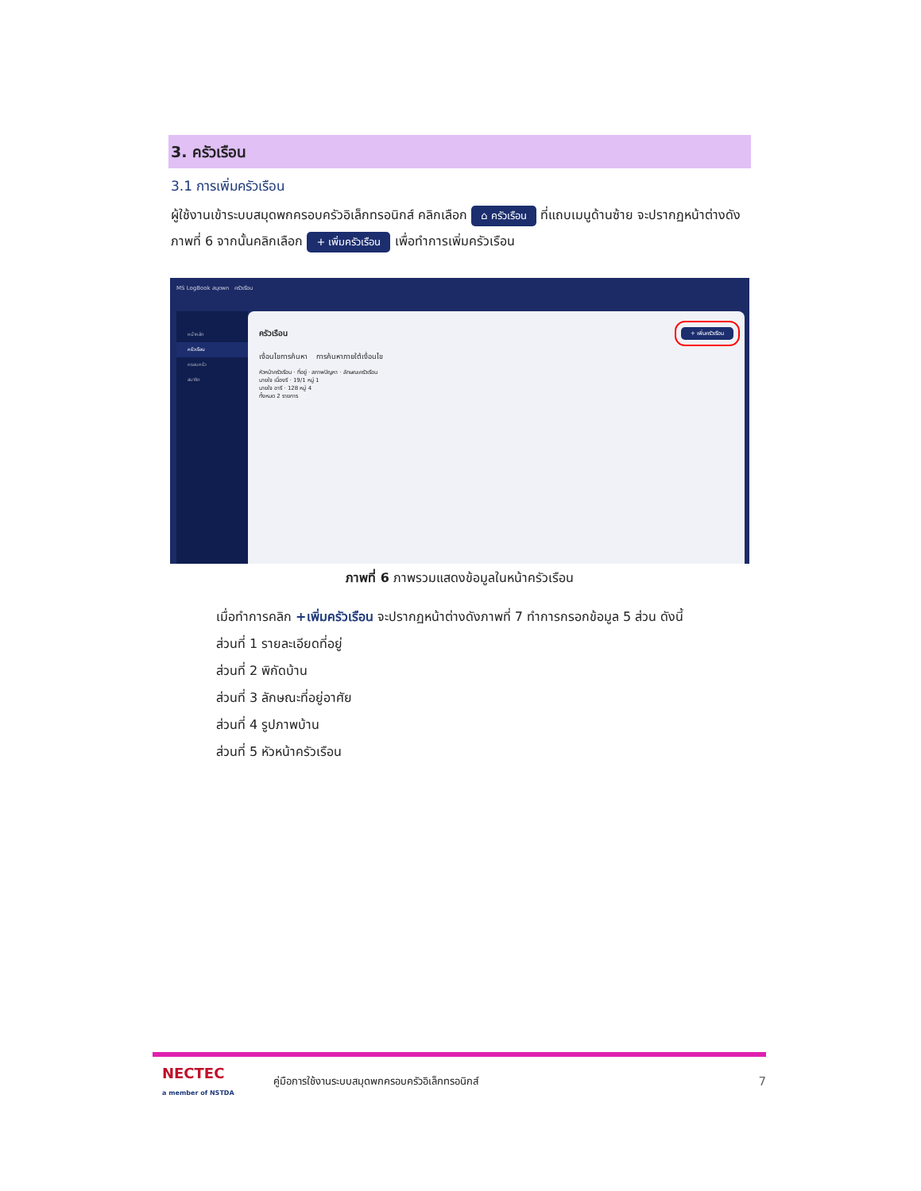3. ครัวเรือน
3.1 การเพิ่มครัวเรือน
ผู้ใช้งานเข้าระบบสมุดพกครอบครัวอิเล็กทรอนิกส์ คลิกเลือก ⌂ ครัวเรือน ที่แถบเมนูด้านซ้าย จะปรากฏหน้าต่างดังภาพที่ 6 จากนั้นคลิกเลือก + เพิ่มครัวเรือน เพื่อทำการเพิ่มครัวเรือน
MS LogBook สมุดพก ครัวเรือน
หน้าหลัก
ครัวเรือน
ครอบครัว
สมาชิก
ครัวเรือน + เพิ่มครัวเรือน
เงื่อนไขการค้นหา การค้นหาภายใต้เงื่อนไข
หัวหน้าครัวเรือน · ที่อยู่ · สภาพปัญหา · ลักษณะครัวเรือน
นายใจ เนื่องรี · 19/1 หมู่ 1
นายใจ อารี · 128 หมู่ 4
ทั้งหมด 2 รายการ
ภาพที่ 6 ภาพรวมแสดงข้อมูลในหน้าครัวเรือน
เมื่อทำการคลิก +เพิ่มครัวเรือน จะปรากฏหน้าต่างดังภาพที่ 7 ทำการกรอกข้อมูล 5 ส่วน ดังนี้
ส่วนที่ 1 รายละเอียดที่อยู่
ส่วนที่ 2 พิกัดบ้าน
ส่วนที่ 3 ลักษณะที่อยู่อาศัย
ส่วนที่ 4 รูปภาพบ้าน
ส่วนที่ 5 หัวหน้าครัวเรือน
NECTEC
a member of NSTDA
คู่มือการใช้งานระบบสมุดพกครอบครัวอิเล็กทรอนิกส์
7